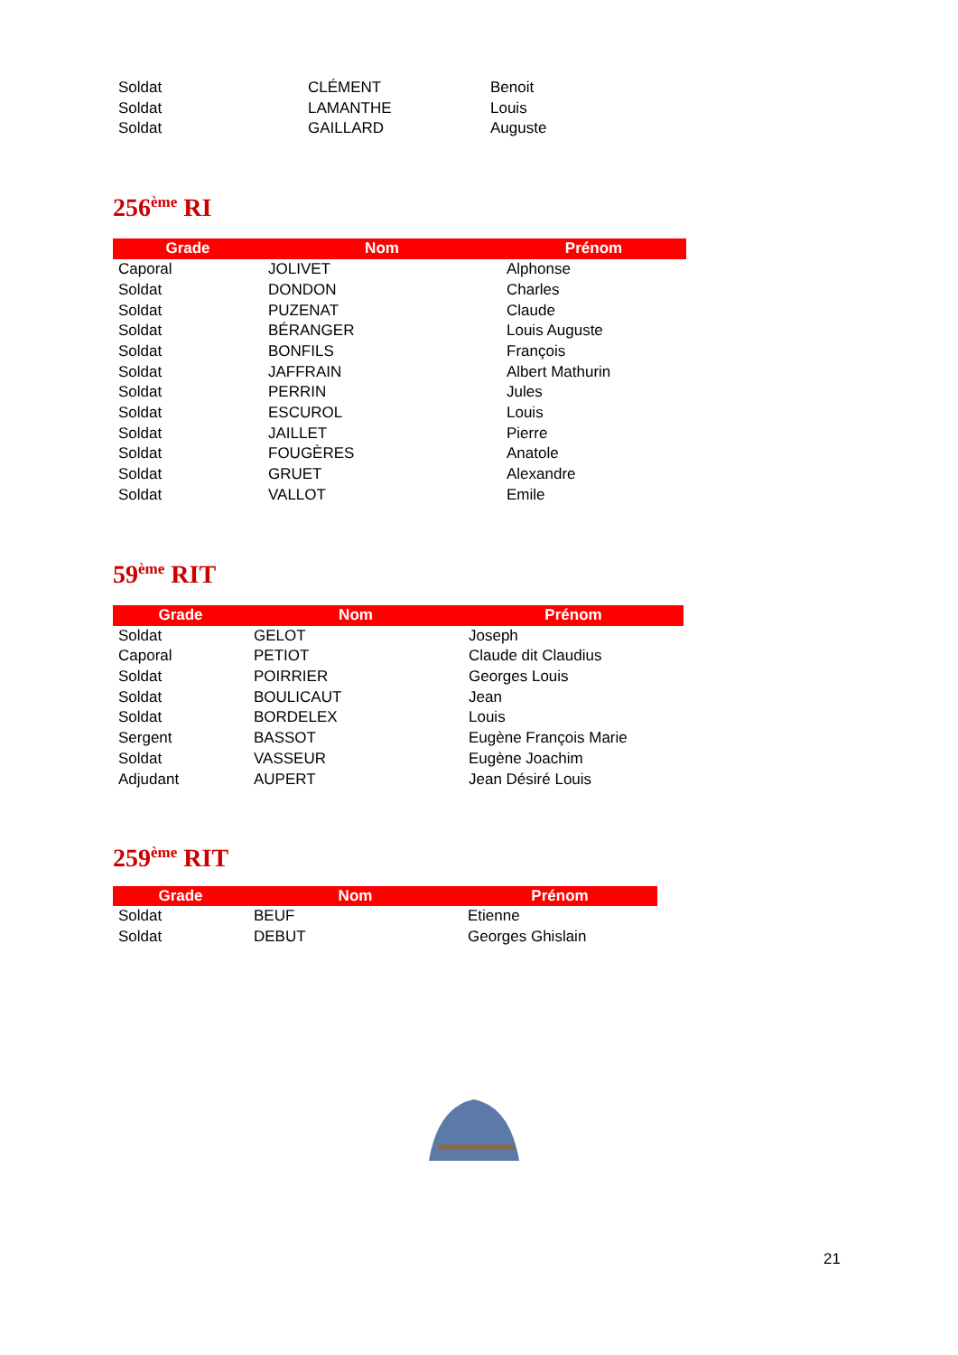| Soldat | CLÉMENT | Benoit |
| Soldat | LAMANTHE | Louis |
| Soldat | GAILLARD | Auguste |
256<sup>ème</sup> RI
| Grade | Nom | Prénom |
| --- | --- | --- |
| Caporal | JOLIVET | Alphonse |
| Soldat | DONDON | Charles |
| Soldat | PUZENAT | Claude |
| Soldat | BÉRANGER | Louis Auguste |
| Soldat | BONFILS | François |
| Soldat | JAFFRAIN | Albert Mathurin |
| Soldat | PERRIN | Jules |
| Soldat | ESCUROL | Louis |
| Soldat | JAILLET | Pierre |
| Soldat | FOUGÈRES | Anatole |
| Soldat | GRUET | Alexandre |
| Soldat | VALLOT | Emile |
59<sup>ème</sup> RIT
| Grade | Nom | Prénom |
| --- | --- | --- |
| Soldat | GELOT | Joseph |
| Caporal | PETIOT | Claude dit Claudius |
| Soldat | POIRRIER | Georges Louis |
| Soldat | BOULICAUT | Jean |
| Soldat | BORDELEX | Louis |
| Sergent | BASSOT | Eugène François Marie |
| Soldat | VASSEUR | Eugène Joachim |
| Adjudant | AUPERT | Jean Désiré Louis |
259<sup>ème</sup> RIT
| Grade | Nom | Prénom |
| --- | --- | --- |
| Soldat | BEUF | Etienne |
| Soldat | DEBUT | Georges Ghislain |
21